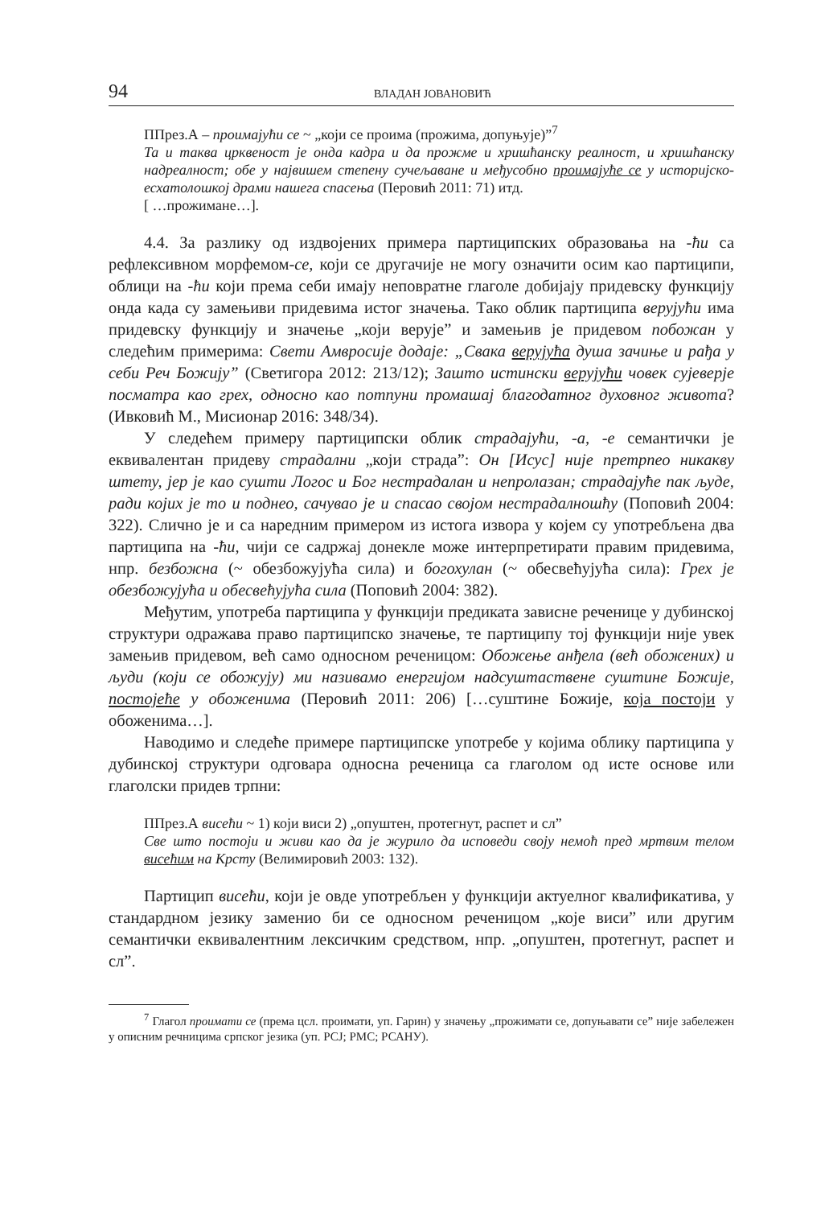94 ВЛАДАН ЈОВАНОВИЋ
ППрез.А – проимајући се ~ „који се проима (прожима, допуњује)”<sup>7</sup>
Та и таква црквеност је онда кадра и да прожме и хришћанску реалност, и хришћанску надреалност; обе у највишем степену сучељаване и међусобно проимајуће се у историјско-есхатолошкој драми нашега спасења (Перовић 2011: 71) итд.
[ …прожимане…].
4.4. За разлику од издвојених примера партиципских образовања на -ћи са рефлексивном морфемом-се, који се другачије не могу означити осим као партиципи, облици на -ћи који према себи имају неповратне глаголе добијају придевску функцију онда када су замењиви придевима истог значења. Тако облик партиципа верујући има придевску функцију и значење „који верује” и замењив је придевом побожан у следећим примерима: Свети Амвросије додаје: „Свака верујућа душа зачиње и рађа у себи Реч Божију” (Светигора 2012: 213/12); Зашто истински верујући човек сујеверје посматра као грех, односно као потпуни промашај благодатног духовног живота? (Ивковић М., Мисионар 2016: 348/34).
У следећем примеру партиципски облик страдајући, -а, -е семантички је еквивалентан придеву страдални „који страда”: Он [Исус] није претрпео никакву штету, јер је као сушти Логос и Бог нестрадалан и непролазан; страдајуће пак људе, ради којих је то и поднео, сачувао је и спасао својом нестрадалношћу (Поповић 2004: 322). Слично је и са наредним примером из истога извора у којем су употребљена два партиципа на -ћи, чији се садржај донекле може интерпретирати правим придевима, нпр. безбожна (~ обезбожујућа сила) и богохулан (~ обесвећујућа сила): Грех је обезбожујућа и обесвећујућа сила (Поповић 2004: 382).
Међутим, употреба партиципа у функцији предиката зависне реченице у дубинској структури одражава право партиципско значење, те партиципу тој функцији није увек замењив придевом, већ само односном реченицом: Обожење анђела (већ обожених) и људи (који се обожују) ми називамо енергијом надсуштаствене суштине Божије, постојеће у обоженима (Перовић 2011: 206) […суштине Божије, која постоји у обоженима…].
Наводимо и следеће примере партиципске употребе у којима облику партиципа у дубинској структури одговара односна реченица са глаголом од исте основе или глаголски придев трпни:
ППрез.А висећи ~ 1) који виси 2) „опуштен, протегнут, распет и сл”
Све што постоји и живи као да је журило да исповеди своју немоћ пред мртвим телом висећим на Крсту (Велимировић 2003: 132).
Партицип висећи, који је овде употребљен у функцији актуелног квалификатива, у стандардном језику заменио би се односном реченицом „које виси” или другим семантички еквивалентним лексичким средством, нпр. „опуштен, протегнут, распет и сл”.
<sup>7</sup> Глагол проимати се (према цсл. проимати, уп. Гарин) у значењу „прожимати се, допуњавати се” није забележен у описним речницима српског језика (уп. РСЈ; РМС; РСАНУ).